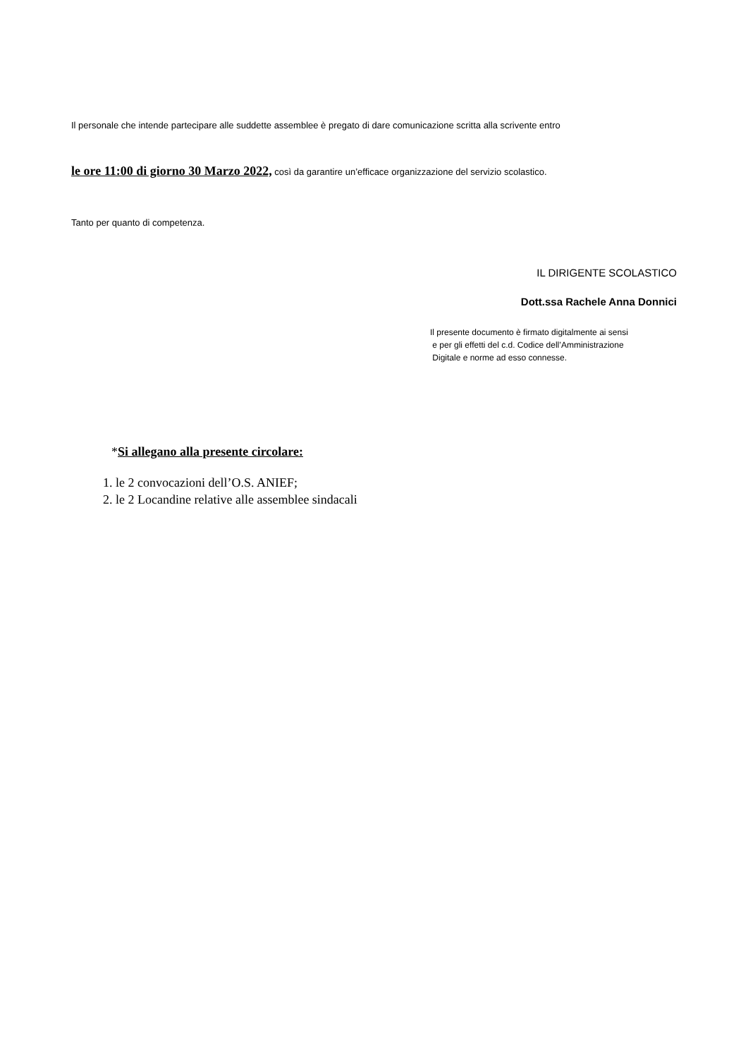Il personale che intende partecipare alle suddette assemblee è pregato di dare comunicazione scritta alla scrivente entro
le ore 11:00 di giorno 30 Marzo 2022, così da garantire un’efficace organizzazione del servizio scolastico.
Tanto per quanto di competenza.
IL DIRIGENTE SCOLASTICO
Dott.ssa Rachele Anna Donnici
Il presente documento è firmato digitalmente ai sensi
e per gli effetti del c.d. Codice dell’Amministrazione
Digitale e norme ad esso connesse.
*Si allegano alla presente circolare:
1. le 2 convocazioni dell’O.S. ANIEF;
2. le 2 Locandine relative alle assemblee sindacali